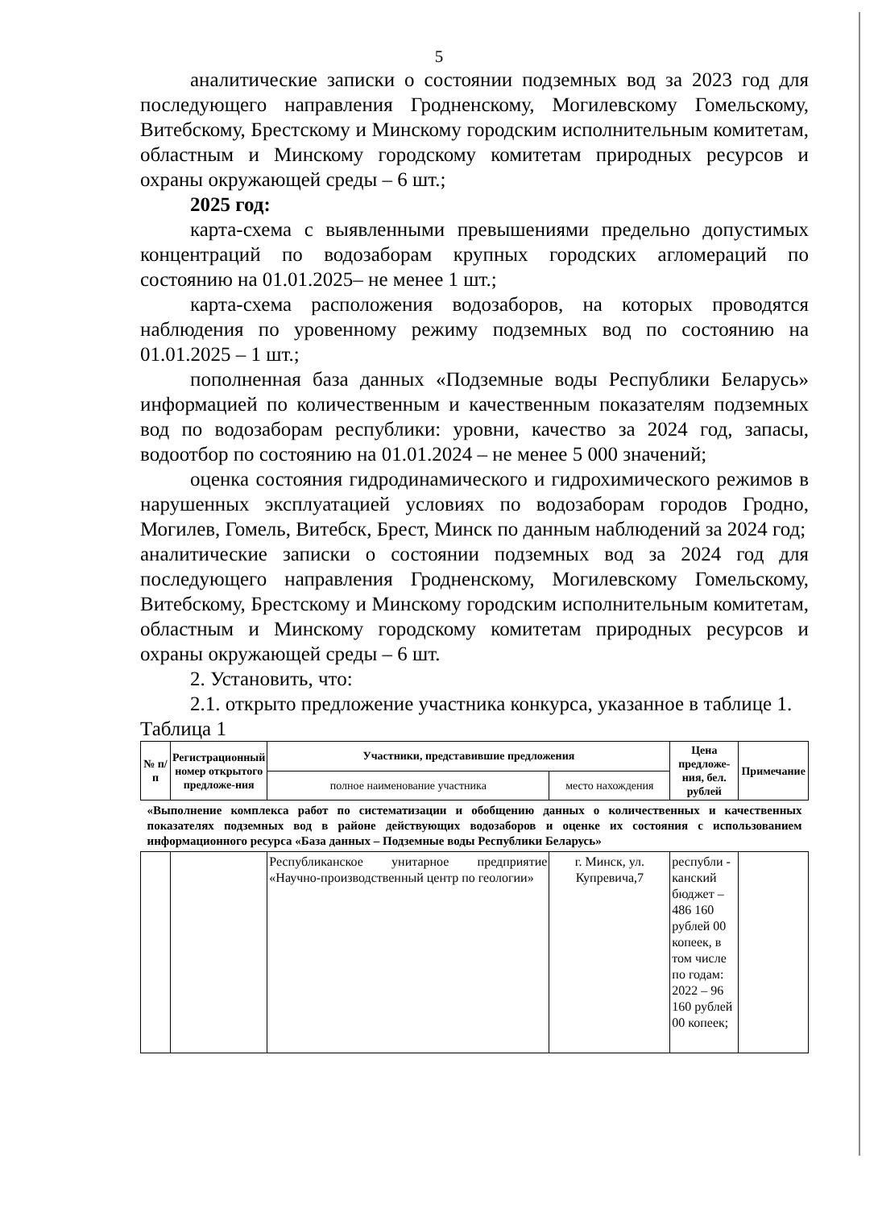5
аналитические записки о состоянии подземных вод за 2023 год для последующего направления Гродненскому, Могилевскому Гомельскому, Витебскому, Брестскому и Минскому городским исполнительным комитетам, областным и Минскому городскому комитетам природных ресурсов и охраны окружающей среды – 6 шт.;
2025 год:
карта-схема с выявленными превышениями предельно допустимых концентраций по водозаборам крупных городских агломераций по состоянию на 01.01.2025– не менее 1 шт.;
карта-схема расположения водозаборов, на которых проводятся наблюдения по уровенному режиму подземных вод по состоянию на 01.01.2025 – 1 шт.;
пополненная база данных «Подземные воды Республики Беларусь» информацией по количественным и качественным показателям подземных вод по водозаборам республики: уровни, качество за 2024 год, запасы, водоотбор по состоянию на 01.01.2024 – не менее 5 000 значений;
оценка состояния гидродинамического и гидрохимического режимов в нарушенных эксплуатацией условиях по водозаборам городов Гродно, Могилев, Гомель, Витебск, Брест, Минск по данным наблюдений за 2024 год;
аналитические записки о состоянии подземных вод за 2024 год для последующего направления Гродненскому, Могилевскому Гомельскому, Витебскому, Брестскому и Минскому городским исполнительным комитетам, областным и Минскому городскому комитетам природных ресурсов и охраны окружающей среды – 6 шт.
2. Установить, что:
2.1. открыто предложение участника конкурса, указанное в таблице 1.
Таблица 1
| № п/п | Регистрационный номер открытого предложе-ния | Участники, представившие предложения | | Цена предложе-ния, бел. рублей | Примечание |
| --- | --- | --- | --- | --- | --- |
| | | полное наименование участника | место нахождения | | |
| «Выполнение комплекса работ по систематизации и обобщению данных о количественных и качественных показателях подземных вод в районе действующих водозаборов и оценке их состояния с использованием информационного ресурса «База данных – Подземные воды Республики Беларусь» | | | | | |
| | | Республиканское унитарное предприятие «Научно-производственный центр по геологии» | г. Минск, ул. Купревича,7 | республи - канский бюджет – 486 160 рублей 00 копеек, в том числе по годам: 2022 – 96 160 рублей 00 копеек; | |